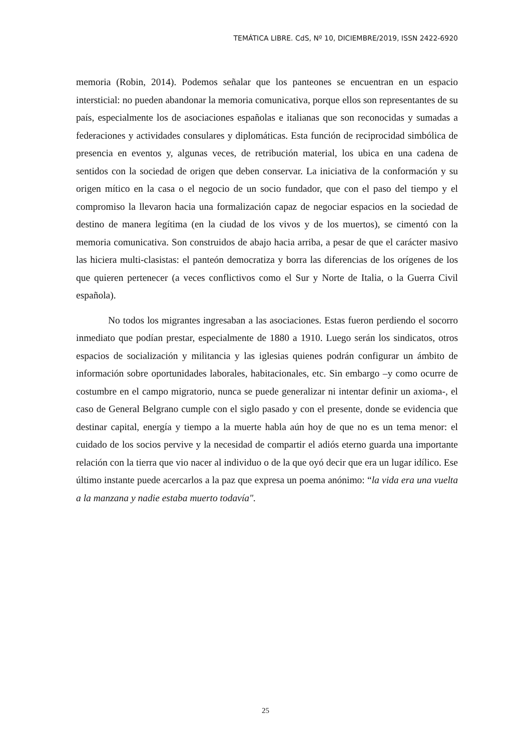TEMÁTICA LIBRE. CdS, Nº 10, DICIEMBRE/2019, ISSN 2422-6920
memoria (Robin, 2014). Podemos señalar que los panteones se encuentran en un espacio intersticial: no pueden abandonar la memoria comunicativa, porque ellos son representantes de su país, especialmente los de asociaciones españolas e italianas que son reconocidas y sumadas a federaciones y actividades consulares y diplomáticas. Esta función de reciprocidad simbólica de presencia en eventos y, algunas veces, de retribución material, los ubica en una cadena de sentidos con la sociedad de origen que deben conservar. La iniciativa de la conformación y su origen mítico en la casa o el negocio de un socio fundador, que con el paso del tiempo y el compromiso la llevaron hacia una formalización capaz de negociar espacios en la sociedad de destino de manera legítima (en la ciudad de los vivos y de los muertos), se cimentó con la memoria comunicativa. Son construidos de abajo hacia arriba, a pesar de que el carácter masivo las hiciera multi-clasistas: el panteón democratiza y borra las diferencias de los orígenes de los que quieren pertenecer (a veces conflictivos como el Sur y Norte de Italia, o la Guerra Civil española).
No todos los migrantes ingresaban a las asociaciones. Estas fueron perdiendo el socorro inmediato que podían prestar, especialmente de 1880 a 1910. Luego serán los sindicatos, otros espacios de socialización y militancia y las iglesias quienes podrán configurar un ámbito de información sobre oportunidades laborales, habitacionales, etc. Sin embargo –y como ocurre de costumbre en el campo migratorio, nunca se puede generalizar ni intentar definir un axioma-, el caso de General Belgrano cumple con el siglo pasado y con el presente, donde se evidencia que destinar capital, energía y tiempo a la muerte habla aún hoy de que no es un tema menor: el cuidado de los socios pervive y la necesidad de compartir el adiós eterno guarda una importante relación con la tierra que vio nacer al individuo o de la que oyó decir que era un lugar idílico. Ese último instante puede acercarlos a la paz que expresa un poema anónimo: “la vida era una vuelta a la manzana y nadie estaba muerto todavía".
25